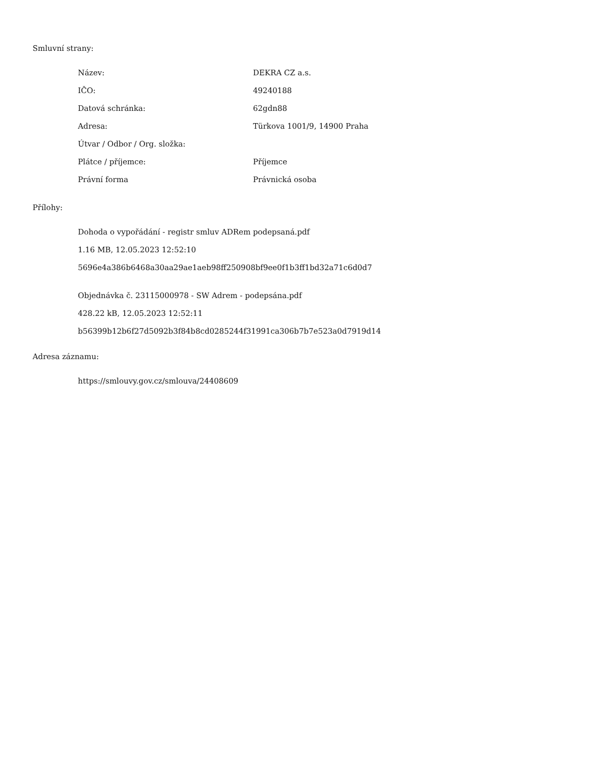Smluvní strany:
| Název: | DEKRA CZ a.s. |
| IČO: | 49240188 |
| Datová schránka: | 62gdn88 |
| Adresa: | Türkova 1001/9, 14900 Praha |
| Útvar / Odbor / Org. složka: | |
| Plátce / příjemce: | Příjemce |
| Právní forma | Právnická osoba |
Přílohy:
Dohoda o vypořádání - registr smluv ADRem podepsaná.pdf
1.16 MB, 12.05.2023 12:52:10
5696e4a386b6468a30aa29ae1aeb98ff250908bf9ee0f1b3ff1bd32a71c6d0d7
Objednávka č. 23115000978 - SW Adrem - podepsána.pdf
428.22 kB, 12.05.2023 12:52:11
b56399b12b6f27d5092b3f84b8cd0285244f31991ca306b7b7e523a0d7919d14
Adresa záznamu:
https://smlouvy.gov.cz/smlouva/24408609